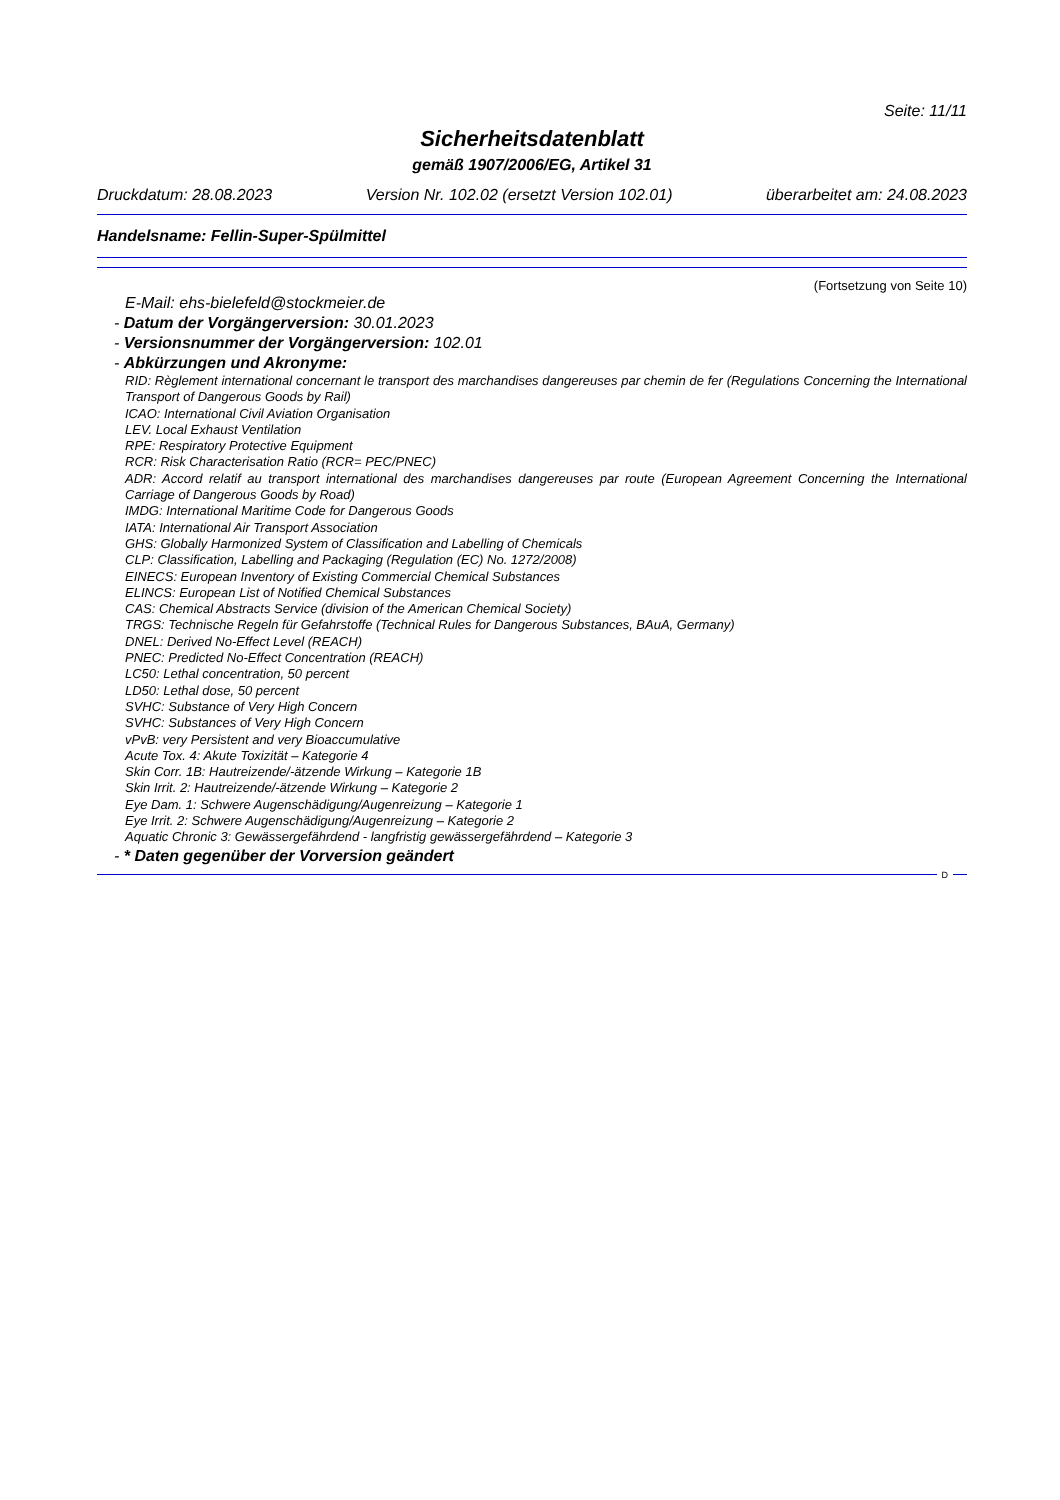Seite: 11/11
Sicherheitsdatenblatt
gemäß 1907/2006/EG, Artikel 31
Druckdatum: 28.08.2023 Version Nr. 102.02 (ersetzt Version 102.01) überarbeitet am: 24.08.2023
Handelsname: Fellin-Super-Spülmittel
(Fortsetzung von Seite 10)
E-Mail: ehs-bielefeld@stockmeier.de
- Datum der Vorgängerversion: 30.01.2023
- Versionsnummer der Vorgängerversion: 102.01
- Abkürzungen und Akronyme:
RID: Règlement international concernant le transport des marchandises dangereuses par chemin de fer (Regulations Concerning the International Transport of Dangerous Goods by Rail)
ICAO: International Civil Aviation Organisation
LEV. Local Exhaust Ventilation
RPE: Respiratory Protective Equipment
RCR: Risk Characterisation Ratio (RCR= PEC/PNEC)
ADR: Accord relatif au transport international des marchandises dangereuses par route (European Agreement Concerning the International Carriage of Dangerous Goods by Road)
IMDG: International Maritime Code for Dangerous Goods
IATA: International Air Transport Association
GHS: Globally Harmonized System of Classification and Labelling of Chemicals
CLP: Classification, Labelling and Packaging (Regulation (EC) No. 1272/2008)
EINECS: European Inventory of Existing Commercial Chemical Substances
ELINCS: European List of Notified Chemical Substances
CAS: Chemical Abstracts Service (division of the American Chemical Society)
TRGS: Technische Regeln für Gefahrstoffe (Technical Rules for Dangerous Substances, BAuA, Germany)
DNEL: Derived No-Effect Level (REACH)
PNEC: Predicted No-Effect Concentration (REACH)
LC50: Lethal concentration, 50 percent
LD50: Lethal dose, 50 percent
SVHC: Substance of Very High Concern
SVHC: Substances of Very High Concern
vPvB: very Persistent and very Bioaccumulative
Acute Tox. 4: Akute Toxizität – Kategorie 4
Skin Corr. 1B: Hautreizende/-ätzende Wirkung – Kategorie 1B
Skin Irrit. 2: Hautreizende/-ätzende Wirkung – Kategorie 2
Eye Dam. 1: Schwere Augenschädigung/Augenreizung – Kategorie 1
Eye Irrit. 2: Schwere Augenschädigung/Augenreizung – Kategorie 2
Aquatic Chronic 3: Gewässergefährdend - langfristig gewässergefährdend – Kategorie 3
- * Daten gegenüber der Vorversion geändert
D